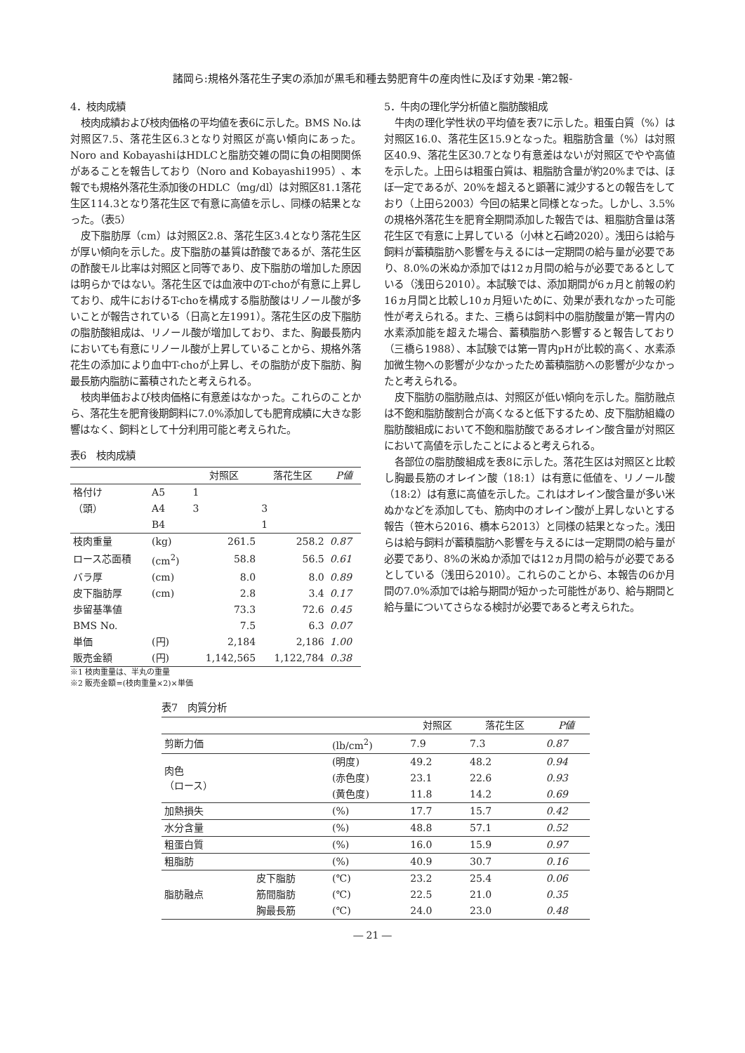諸岡ら:規格外落花生子実の添加が黒毛和種去勢肥育牛の産肉性に及ぼす効果 -第2報-
4．枝肉成績
枝肉成績および枝肉価格の平均値を表6に示した。BMS No.は対照区7.5、落花生区6.3となり対照区が高い傾向にあった。Noro and KobayashiはHDLCと脂肪交雑の間に負の相関関係があることを報告しており（Noro and Kobayashi1995）、本報でも規格外落花生添加後のHDLC（mg/dl）は対照区81.1落花生区114.3となり落花生区で有意に高値を示し、同様の結果となった。（表5）
皮下脂肪厚（cm）は対照区2.8、落花生区3.4となり落花生区が厚い傾向を示した。皮下脂肪の基質は酢酸であるが、落花生区の酢酸モル比率は対照区と同等であり、皮下脂肪の増加した原因は明らかではない。落花生区では血液中のT-choが有意に上昇しており、成牛におけるT-choを構成する脂肪酸はリノール酸が多いことが報告されている（日高と左1991）。落花生区の皮下脂肪の脂肪酸組成は、リノール酸が増加しており、また、胸最長筋内においても有意にリノール酸が上昇していることから、規格外落花生の添加により血中T-choが上昇し、その脂肪が皮下脂肪、胸最長筋内脂肪に蓄積されたと考えられる。
枝肉単価および枝肉価格に有意差はなかった。これらのことから、落花生を肥育後期飼料に7.0%添加しても肥育成績に大きな影響はなく、飼料として十分利用可能と考えられた。
表6　枝肉成績
| | | 対照区 | 落花生区 | P値 |
| --- | --- | --- | --- | --- |
| 格付け | A5 | 1 | | |
| （頭） | A4 | 3 | 3 | |
| | B4 | | 1 | |
| 枝肉重量 | (kg) | 261.5 | 258.2 | 0.87 |
| ロース芯面積 | (cm<sup>2</sup>) | 58.8 | 56.5 | 0.61 |
| バラ厚 | (cm) | 8.0 | 8.0 | 0.89 |
| 皮下脂肪厚 | (cm) | 2.8 | 3.4 | 0.17 |
| 歩留基準値 | | 73.3 | 72.6 | 0.45 |
| BMS No. | | 7.5 | 6.3 | 0.07 |
| 単価 | (円) | 2,184 | 2,186 | 1.00 |
| 販売金額 | (円) | 1,142,565 | 1,122,784 | 0.38 |
※1 枝肉重量は、半丸の重量
※2 販売金額=(枝肉重量×2)×単価
5．牛肉の理化学分析値と脂肪酸組成
牛肉の理化学性状の平均値を表7に示した。粗蛋白質（%）は対照区16.0、落花生区15.9となった。粗脂肪含量（%）は対照区40.9、落花生区30.7となり有意差はないが対照区でやや高値を示した。上田らは粗蛋白質は、粗脂肪含量が約20%までは、ほぼ一定であるが、20%を超えると顕著に減少するとの報告をしており（上田ら2003）今回の結果と同様となった。しかし、3.5%の規格外落花生を肥育全期間添加した報告では、粗脂肪含量は落花生区で有意に上昇している（小林と石崎2020）。浅田らは給与飼料が蓄積脂肪へ影響を与えるには一定期間の給与量が必要であり、8.0%の米ぬか添加では12ヵ月間の給与が必要であるとしている（浅田ら2010）。本試験では、添加期間が6ヵ月と前報の約16ヵ月間と比較し10ヵ月短いために、効果が表れなかった可能性が考えられる。また、三橋らは飼料中の脂肪酸量が第一胃内の水素添加能を超えた場合、蓄積脂肪へ影響すると報告しており（三橋ら1988）、本試験では第一胃内pHが比較的高く、水素添加微生物への影響が少なかったため蓄積脂肪への影響が少なかったと考えられる。
皮下脂肪の脂肪融点は、対照区が低い傾向を示した。脂肪融点は不飽和脂肪酸割合が高くなると低下するため、皮下脂肪組織の脂肪酸組成において不飽和脂肪酸であるオレイン酸含量が対照区において高値を示したことによると考えられる。
各部位の脂肪酸組成を表8に示した。落花生区は対照区と比較し胸最長筋のオレイン酸（18:1）は有意に低値を、リノール酸（18:2）は有意に高値を示した。これはオレイン酸含量が多い米ぬかなどを添加しても、筋肉中のオレイン酸が上昇しないとする報告（笹木ら2016、橋本ら2013）と同様の結果となった。浅田らは給与飼料が蓄積脂肪へ影響を与えるには一定期間の給与量が必要であり、8%の米ぬか添加では12ヵ月間の給与が必要であるとしている（浅田ら2010）。これらのことから、本報告の6か月間の7.0%添加では給与期間が短かった可能性があり、給与期間と給与量についてさらなる検討が必要であると考えられた。
表7　肉質分析
| | | | 対照区 | 落花生区 | P値 |
| --- | --- | --- | --- | --- | --- |
| 剪断力価 | | (lb/cm<sup>2</sup>) | 7.9 | 7.3 | 0.87 |
| 肉色 （ロース） | | (明度) | 49.2 | 48.2 | 0.94 |
| | | (赤色度) | 23.1 | 22.6 | 0.93 |
| | | (黄色度) | 11.8 | 14.2 | 0.69 |
| 加熱損失 | | (%) | 17.7 | 15.7 | 0.42 |
| 水分含量 | | (%) | 48.8 | 57.1 | 0.52 |
| 粗蛋白質 | | (%) | 16.0 | 15.9 | 0.97 |
| 粗脂肪 | | (%) | 40.9 | 30.7 | 0.16 |
| 脂肪融点 | 皮下脂肪 | (℃) | 23.2 | 25.4 | 0.06 |
| | 筋間脂肪 | (℃) | 22.5 | 21.0 | 0.35 |
| | 胸最長筋 | (℃) | 24.0 | 23.0 | 0.48 |
― 21 ―